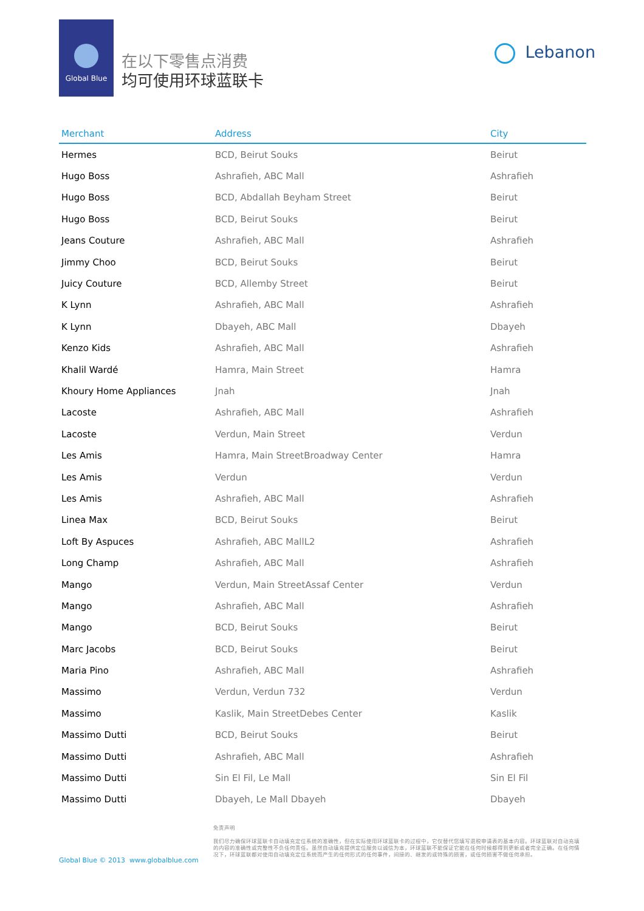Global Blue
在以下零售点消费
均可使用环球蓝联卡
Lebanon
| Merchant | Address | City |
| --- | --- | --- |
| Hermes | BCD, Beirut Souks | Beirut |
| Hugo Boss | Ashrafieh, ABC Mall | Ashrafieh |
| Hugo Boss | BCD, Abdallah Beyham Street | Beirut |
| Hugo Boss | BCD, Beirut Souks | Beirut |
| Jeans Couture | Ashrafieh, ABC Mall | Ashrafieh |
| Jimmy Choo | BCD, Beirut Souks | Beirut |
| Juicy Couture | BCD, Allemby Street | Beirut |
| K Lynn | Ashrafieh, ABC Mall | Ashrafieh |
| K Lynn | Dbayeh, ABC Mall | Dbayeh |
| Kenzo Kids | Ashrafieh, ABC Mall | Ashrafieh |
| Khalil Wardé | Hamra, Main Street | Hamra |
| Khoury Home Appliances | Jnah | Jnah |
| Lacoste | Ashrafieh, ABC Mall | Ashrafieh |
| Lacoste | Verdun, Main Street | Verdun |
| Les Amis | Hamra, Main StreetBroadway Center | Hamra |
| Les Amis | Verdun | Verdun |
| Les Amis | Ashrafieh, ABC Mall | Ashrafieh |
| Linea Max | BCD, Beirut Souks | Beirut |
| Loft By Aspuces | Ashrafieh, ABC MallL2 | Ashrafieh |
| Long Champ | Ashrafieh, ABC Mall | Ashrafieh |
| Mango | Verdun, Main StreetAssaf Center | Verdun |
| Mango | Ashrafieh, ABC Mall | Ashrafieh |
| Mango | BCD, Beirut Souks | Beirut |
| Marc Jacobs | BCD, Beirut Souks | Beirut |
| Maria Pino | Ashrafieh, ABC Mall | Ashrafieh |
| Massimo | Verdun, Verdun 732 | Verdun |
| Massimo | Kaslik, Main StreetDebes Center | Kaslik |
| Massimo Dutti | BCD, Beirut Souks | Beirut |
| Massimo Dutti | Ashrafieh, ABC Mall | Ashrafieh |
| Massimo Dutti | Sin El Fil, Le Mall | Sin El Fil |
| Massimo Dutti | Dbayeh, Le Mall Dbayeh | Dbayeh |
免责声明
我们尽力确保环球蓝联卡自动填充定位系统的准确性，但在实际使用环球蓝联卡的过程中，它仅替代您填写退税申请表的基本内容。环球蓝联对自动充填的内容的准确性或完整性不负任何责任。虽然自动填充提供定位服务以诚信为本，环球蓝联不能保证它能在任何时候都得到更新或者完全正确。在任何情况下，环球蓝联都对使用自动填充定位系统而产生的任何形式的任何事件，间接的、继发的或特殊的损害，或任何损害不做任何承担。
Global Blue © 2013 www.globalblue.com